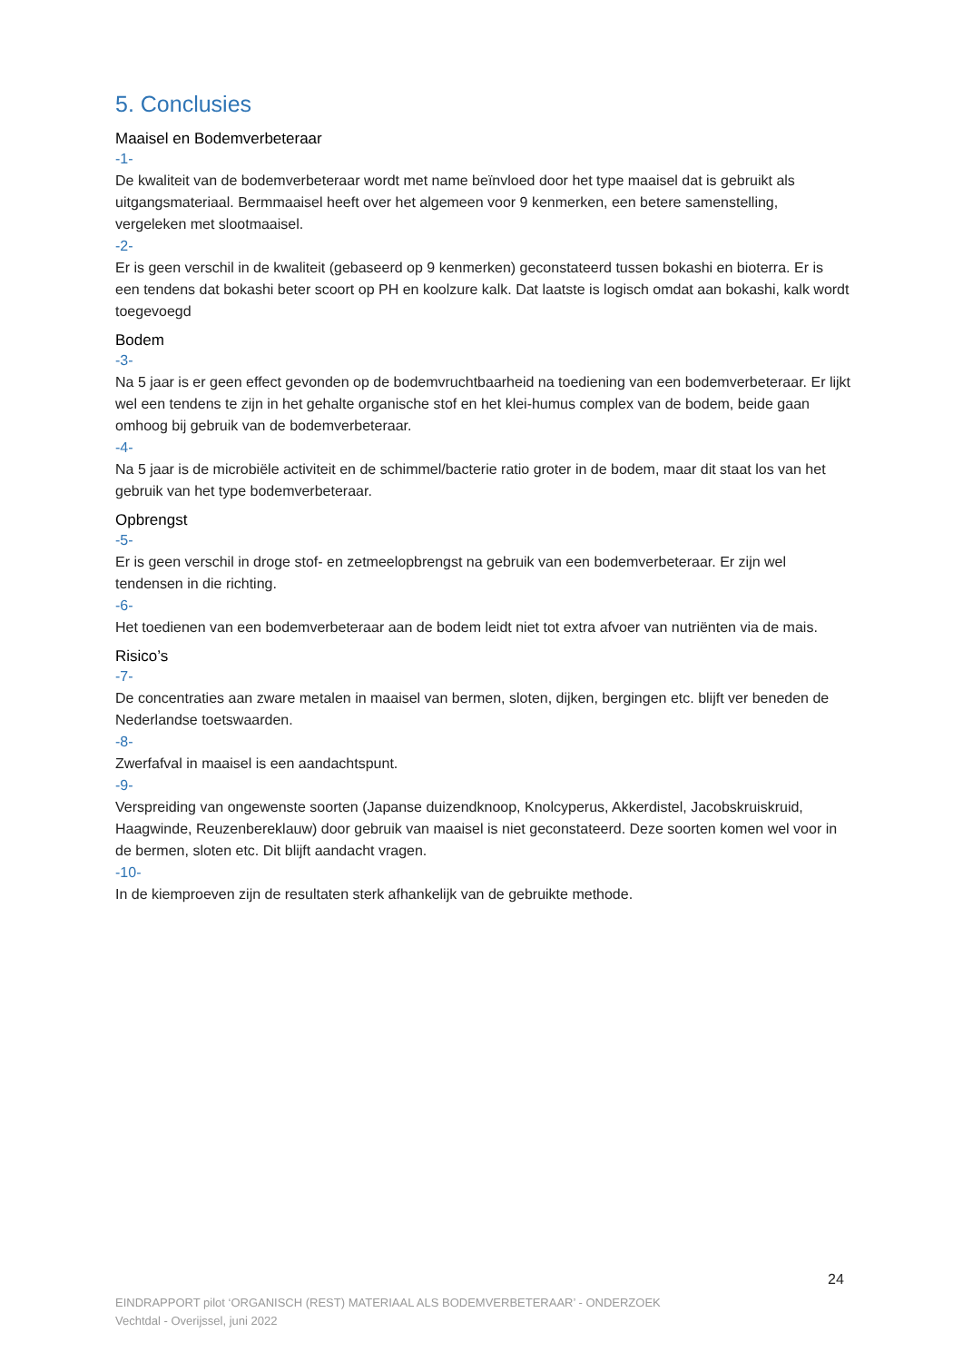5. Conclusies
Maaisel en Bodemverbeteraar
-1-
De kwaliteit van de bodemverbeteraar wordt met name beïnvloed door het type maaisel dat is gebruikt als uitgangsmateriaal. Bermmaaisel heeft over het algemeen voor 9 kenmerken, een betere samenstelling, vergeleken met slootmaaisel.
-2-
Er is geen verschil in de kwaliteit (gebaseerd op 9 kenmerken) geconstateerd tussen bokashi en bioterra. Er is een tendens dat bokashi beter scoort op PH en koolzure kalk. Dat laatste is logisch omdat aan bokashi, kalk wordt toegevoegd
Bodem
-3-
Na 5 jaar is er geen effect gevonden op de bodemvruchtbaarheid na toediening van een bodemverbeteraar. Er lijkt wel een tendens te zijn in het gehalte organische stof en het klei-humus complex van de bodem, beide gaan omhoog bij gebruik van de bodemverbeteraar.
-4-
Na 5 jaar is de microbiële activiteit en de schimmel/bacterie ratio groter in de bodem, maar dit staat los van het gebruik van het type bodemverbeteraar.
Opbrengst
-5-
Er is geen verschil in droge stof- en zetmeelopbrengst na gebruik van een bodemverbeteraar. Er zijn wel tendensen in die richting.
-6-
Het toedienen van een bodemverbeteraar aan de bodem leidt niet tot extra afvoer van nutriënten via de mais.
Risico’s
-7-
De concentraties aan zware metalen in maaisel van bermen, sloten, dijken, bergingen etc. blijft ver beneden de Nederlandse toetswaarden.
-8-
Zwerfafval in maaisel is een aandachtspunt.
-9-
Verspreiding van ongewenste soorten (Japanse duizendknoop, Knolcyperus, Akkerdistel, Jacobskruiskruid, Haagwinde, Reuzenbereklauw) door gebruik van maaisel is niet geconstateerd. Deze soorten komen wel voor in de bermen, sloten etc. Dit blijft aandacht vragen.
-10-
In de kiemproeven zijn de resultaten sterk afhankelijk van de gebruikte methode.
24
EINDRAPPORT pilot ‘ORGANISCH (REST) MATERIAAL ALS BODEMVERBETERAAR’ - ONDERZOEK
Vechtdal - Overijssel, juni 2022